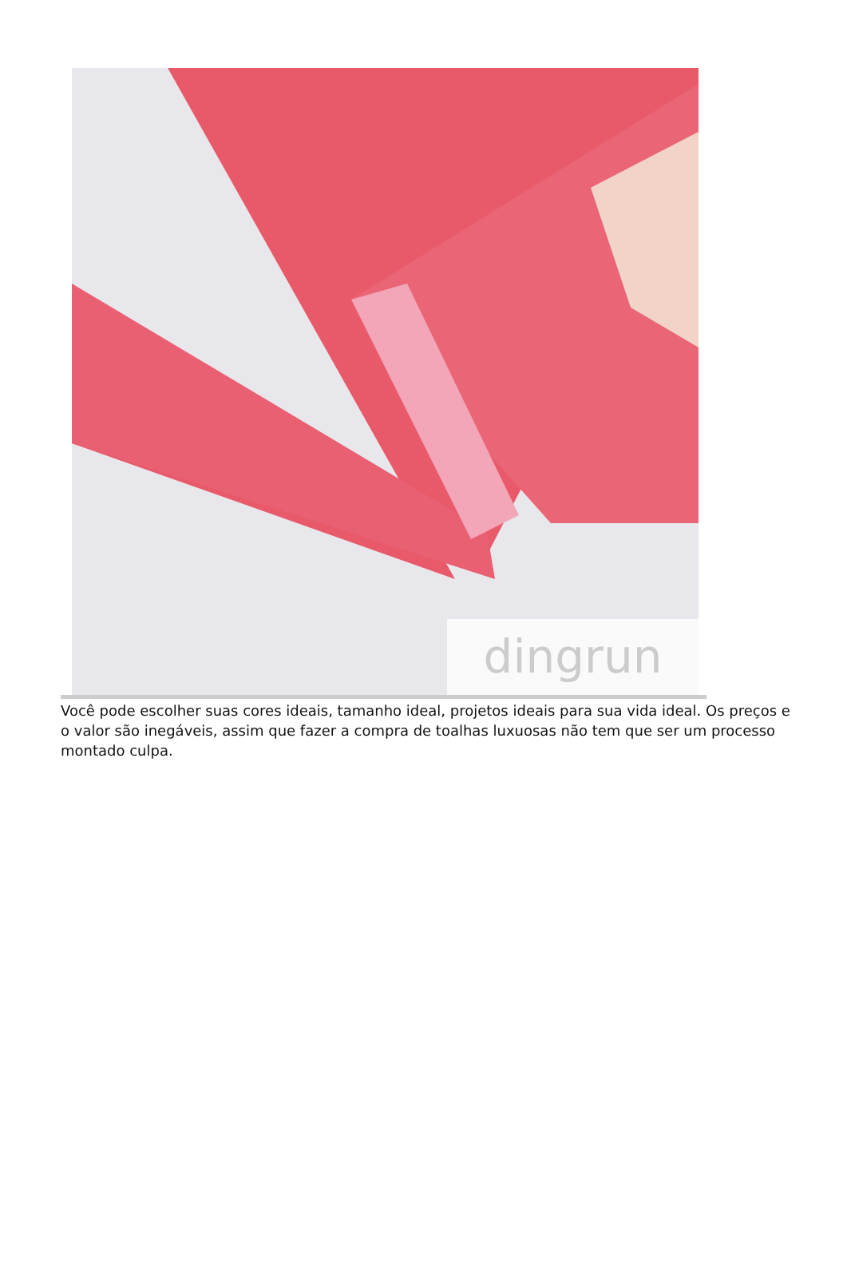dingrun
Você pode escolher suas cores ideais, tamanho ideal, projetos ideais para sua vida ideal. Os preços e o valor são inegáveis, assim que fazer a compra de toalhas luxuosas não tem que ser um processo montado culpa.